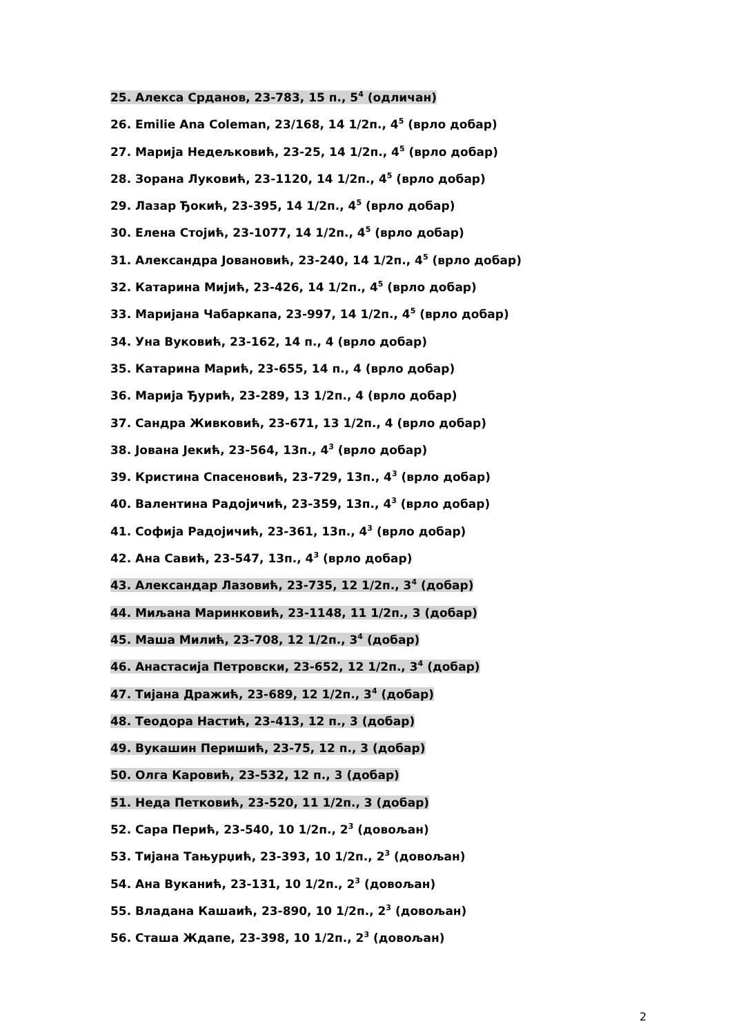25. Алекса Срданов, 23-783, 15 п., 5<sup>4</sup> (одличан)
26. Emilie Ana Coleman, 23/168, 14 1/2п., 4<sup>5</sup> (врло добар)
27. Марија Недељковић, 23-25, 14 1/2п., 4<sup>5</sup> (врло добар)
28. Зорана Луковић, 23-1120, 14 1/2п., 4<sup>5</sup> (врло добар)
29. Лазар Ђокић, 23-395, 14 1/2п., 4<sup>5</sup> (врло добар)
30. Елена Стојић, 23-1077, 14 1/2п., 4<sup>5</sup> (врло добар)
31. Александра Јовановић, 23-240, 14 1/2п., 4<sup>5</sup> (врло добар)
32. Катарина Мијић, 23-426, 14 1/2п., 4<sup>5</sup> (врло добар)
33. Маријана Чабаркапа, 23-997, 14 1/2п., 4<sup>5</sup> (врло добар)
34. Уна Вуковић, 23-162, 14 п., 4 (врло добар)
35. Катарина Марић, 23-655, 14 п., 4 (врло добар)
36. Марија Ђурић, 23-289, 13 1/2п., 4 (врло добар)
37. Сандра Живковић, 23-671, 13 1/2п., 4 (врло добар)
38. Јована Јекић, 23-564, 13п., 4<sup>3</sup> (врло добар)
39. Кристина Спасеновић, 23-729, 13п., 4<sup>3</sup> (врло добар)
40. Валентина Радојичић, 23-359, 13п., 4<sup>3</sup> (врло добар)
41. Софија Радојичић, 23-361, 13п., 4<sup>3</sup> (врло добар)
42. Ана Савић, 23-547, 13п., 4<sup>3</sup> (врло добар)
43. Александар Лазовић, 23-735, 12 1/2п., 3<sup>4</sup> (добар)
44. Миљана Маринковић, 23-1148, 11 1/2п., 3 (добар)
45. Маша Милић, 23-708, 12 1/2п., 3<sup>4</sup> (добар)
46. Анастасија Петровски, 23-652, 12 1/2п., 3<sup>4</sup> (добар)
47. Тијана Дражић, 23-689, 12 1/2п., 3<sup>4</sup> (добар)
48. Теодора Настић, 23-413, 12 п., 3 (добар)
49. Вукашин Перишић, 23-75, 12 п., 3 (добар)
50. Олга Каровић, 23-532, 12 п., 3 (добар)
51. Неда Петковић, 23-520, 11 1/2п., 3 (добар)
52. Сара Перић, 23-540, 10 1/2п., 2<sup>3</sup> (довољан)
53. Тијана Тањурџић, 23-393, 10 1/2п., 2<sup>3</sup> (довољан)
54. Ана Вуканић, 23-131, 10 1/2п., 2<sup>3</sup> (довољан)
55. Владана Кашаић, 23-890, 10 1/2п., 2<sup>3</sup> (довољан)
56. Сташа Ждапе, 23-398, 10 1/2п., 2<sup>3</sup> (довољан)
2